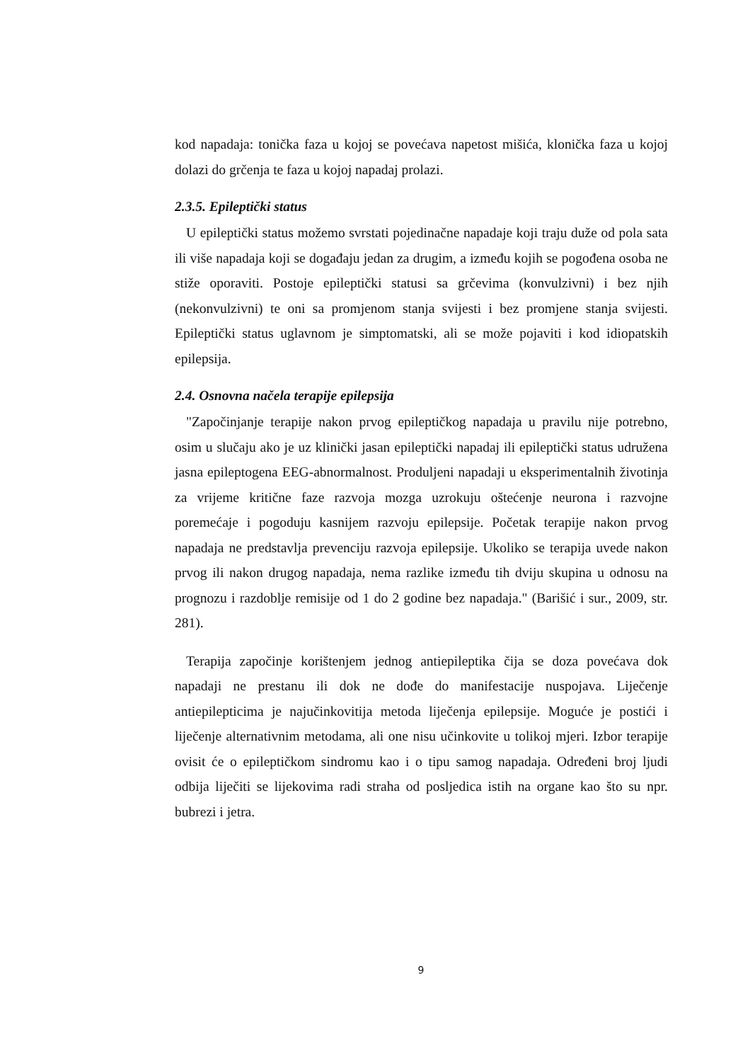kod napadaja: tonička faza u kojoj se povećava napetost mišića, klonička faza u kojoj dolazi do grčenja te faza u kojoj napadaj prolazi.
2.3.5. Epileptički status
U epileptički status možemo svrstati pojedinačne napadaje koji traju duže od pola sata ili više napadaja koji se događaju jedan za drugim, a između kojih se pogođena osoba ne stiže oporaviti. Postoje epileptički statusi sa grčevima (konvulzivni) i bez njih (nekonvulzivni) te oni sa promjenom stanja svijesti i bez promjene stanja svijesti. Epileptički status uglavnom je simptomatski, ali se može pojaviti i kod idiopatskih epilepsija.
2.4. Osnovna načela terapije epilepsija
"Započinjanje terapije nakon prvog epileptičkog napadaja u pravilu nije potrebno, osim u slučaju ako je uz klinički jasan epileptički napadaj ili epileptički status udružena jasna epileptogena EEG-abnormalnost. Produljeni napadaji u eksperimentalnih životinja za vrijeme kritične faze razvoja mozga uzrokuju oštećenje neurona i razvojne poremećaje i pogoduju kasnijem razvoju epilepsije. Početak terapije nakon prvog napadaja ne predstavlja prevenciju razvoja epilepsije. Ukoliko se terapija uvede nakon prvog ili nakon drugog napadaja, nema razlike između tih dviju skupina u odnosu na prognozu i razdoblje remisije od 1 do 2 godine bez napadaja." (Barišić i sur., 2009, str. 281).
Terapija započinje korištenjem jednog antiepileptika čija se doza povećava dok napadaji ne prestanu ili dok ne dođe do manifestacije nuspojava. Liječenje antiepilepticima je najučinkovitija metoda liječenja epilepsije. Moguće je postići i liječenje alternativnim metodama, ali one nisu učinkovite u tolikoj mjeri. Izbor terapije ovisit će o epileptičkom sindromu kao i o tipu samog napadaja. Određeni broj ljudi odbija liječiti se lijekovima radi straha od posljedica istih na organe kao što su npr. bubrezi i jetra.
9